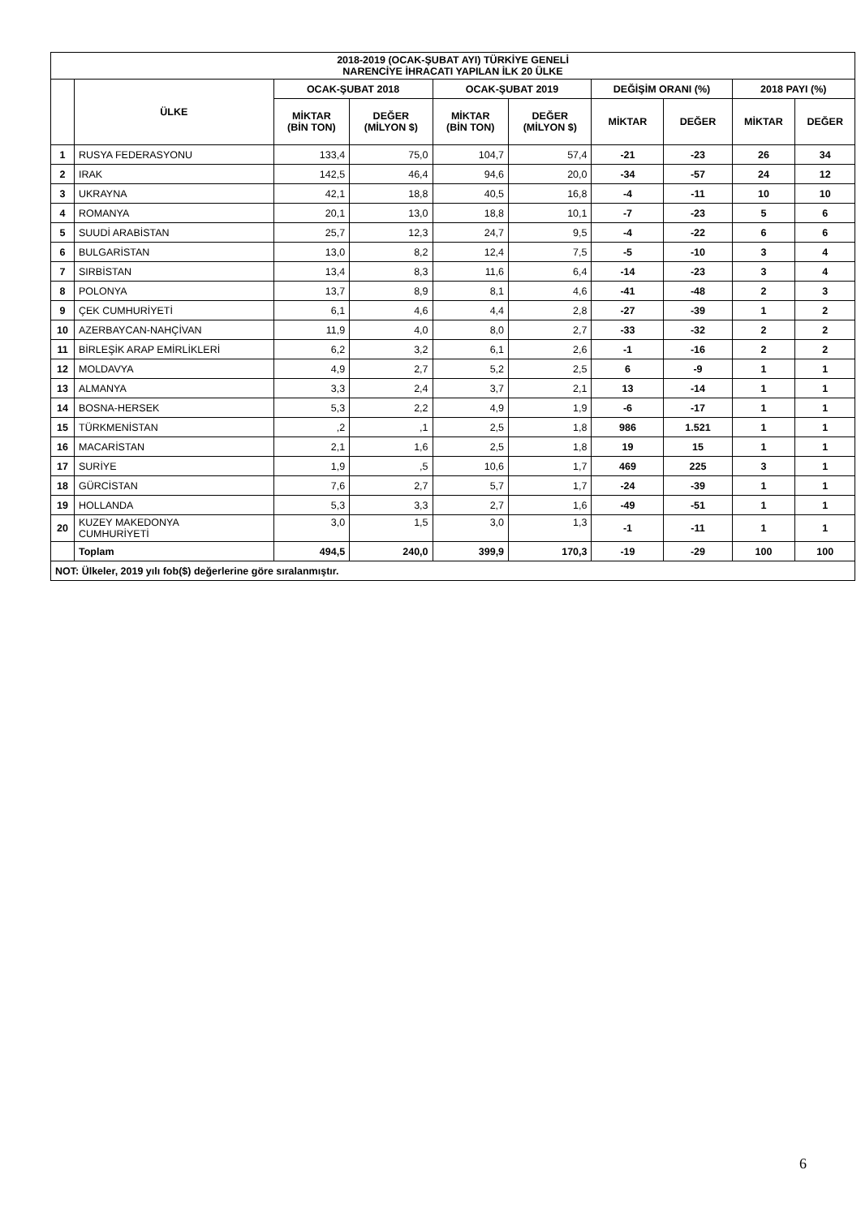| 2018-2019 (OCAK-ŞUBAT AYI) TÜRKİYE GENELİ NARENCİYE İHRACATI YAPILAN İLK 20 ÜLKE | | | | | | | | | |
| --- | --- | --- | --- | --- | --- | --- | --- | --- | --- |
| | ÜLKE | OCAK-ŞUBAT 2018 | | OCAK-ŞUBAT 2019 | | DEĞİŞİM ORANI (%) | | 2018 PAYI (%) | |
| | | MİKTAR (BİN TON) | DEĞER (MİLYON $) | MİKTAR (BİN TON) | DEĞER (MİLYON $) | MİKTAR | DEĞER | MİKTAR | DEĞER |
| 1 | RUSYA FEDERASYONU | 133,4 | 75,0 | 104,7 | 57,4 | -21 | -23 | 26 | 34 |
| 2 | IRAK | 142,5 | 46,4 | 94,6 | 20,0 | -34 | -57 | 24 | 12 |
| 3 | UKRAYNA | 42,1 | 18,8 | 40,5 | 16,8 | -4 | -11 | 10 | 10 |
| 4 | ROMANYA | 20,1 | 13,0 | 18,8 | 10,1 | -7 | -23 | 5 | 6 |
| 5 | SUUDİ ARABİSTAN | 25,7 | 12,3 | 24,7 | 9,5 | -4 | -22 | 6 | 6 |
| 6 | BULGARİSTAN | 13,0 | 8,2 | 12,4 | 7,5 | -5 | -10 | 3 | 4 |
| 7 | SIRBİSTAN | 13,4 | 8,3 | 11,6 | 6,4 | -14 | -23 | 3 | 4 |
| 8 | POLONYA | 13,7 | 8,9 | 8,1 | 4,6 | -41 | -48 | 2 | 3 |
| 9 | ÇEK CUMHURİYETİ | 6,1 | 4,6 | 4,4 | 2,8 | -27 | -39 | 1 | 2 |
| 10 | AZERBAYCAN-NAHÇİVAN | 11,9 | 4,0 | 8,0 | 2,7 | -33 | -32 | 2 | 2 |
| 11 | BİRLEŞİK ARAP EMİRLİKLERİ | 6,2 | 3,2 | 6,1 | 2,6 | -1 | -16 | 2 | 2 |
| 12 | MOLDAVYA | 4,9 | 2,7 | 5,2 | 2,5 | 6 | -9 | 1 | 1 |
| 13 | ALMANYA | 3,3 | 2,4 | 3,7 | 2,1 | 13 | -14 | 1 | 1 |
| 14 | BOSNA-HERSEK | 5,3 | 2,2 | 4,9 | 1,9 | -6 | -17 | 1 | 1 |
| 15 | TÜRKMENİSTAN | ,2 | ,1 | 2,5 | 1,8 | 986 | 1.521 | 1 | 1 |
| 16 | MACARİSTAN | 2,1 | 1,6 | 2,5 | 1,8 | 19 | 15 | 1 | 1 |
| 17 | SURİYE | 1,9 | ,5 | 10,6 | 1,7 | 469 | 225 | 3 | 1 |
| 18 | GÜRCİSTAN | 7,6 | 2,7 | 5,7 | 1,7 | -24 | -39 | 1 | 1 |
| 19 | HOLLANDA | 5,3 | 3,3 | 2,7 | 1,6 | -49 | -51 | 1 | 1 |
| 20 | KUZEY MAKEDONYA CUMHURİYETİ | 3,0 | 1,5 | 3,0 | 1,3 | -1 | -11 | 1 | 1 |
| | Toplam | 494,5 | 240,0 | 399,9 | 170,3 | -19 | -29 | 100 | 100 |
| NOT: Ülkeler, 2019 yılı fob($) değerlerine göre sıralanmıştır. | | | | | | | | | |
6